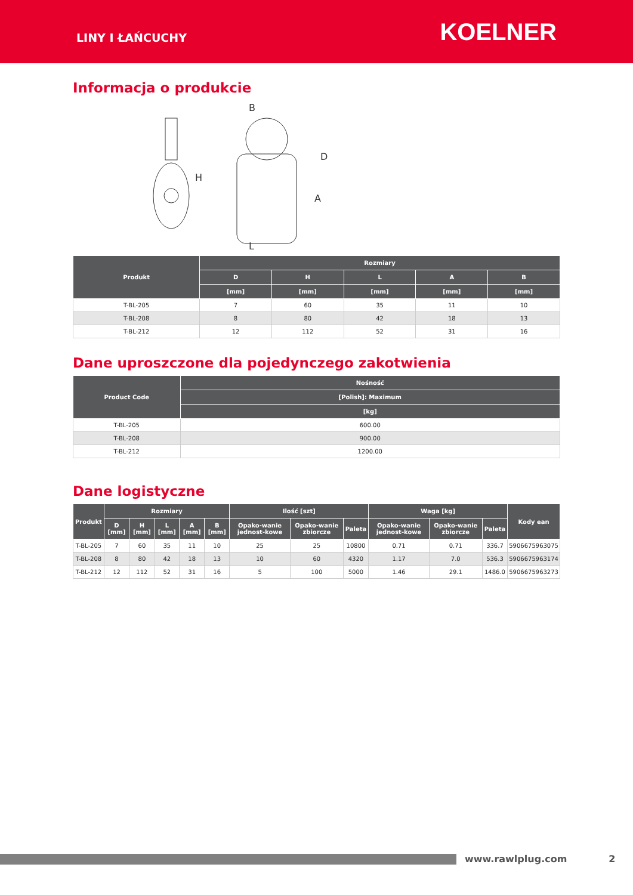LINY I ŁAŃCUCHY
KOELNER
Informacja o produkcie
B
D
L
H
A
| Produkt | Rozmiary | | | | |
| --- | --- | --- | --- | --- | --- |
| | D | H | L | A | B |
| | [mm] | [mm] | [mm] | [mm] | [mm] |
| T-BL-205 | 7 | 60 | 35 | 11 | 10 |
| T-BL-208 | 8 | 80 | 42 | 18 | 13 |
| T-BL-212 | 12 | 112 | 52 | 31 | 16 |
Dane uproszczone dla pojedynczego zakotwienia
| Product Code | Nośność |
| --- | --- |
| | [Polish]: Maximum |
| | [kg] |
| T-BL-205 | 600.00 |
| T-BL-208 | 900.00 |
| T-BL-212 | 1200.00 |
Dane logistyczne
| Produkt | Rozmiary | | | | | Ilość [szt] | | | Waga [kg] | | | Kody ean |
| --- | --- | --- | --- | --- | --- | --- | --- | --- | --- | --- | --- | --- |
| | D [mm] | H [mm] | L [mm] | A [mm] | B [mm] | Opako-wanie jednost-kowe | Opako-wanie zbiorcze | Paleta | Opako-wanie jednost-kowe | Opako-wanie zbiorcze | Paleta | |
| T-BL-205 | 7 | 60 | 35 | 11 | 10 | 25 | 25 | 10800 | 0.71 | 0.71 | 336.7 | 5906675963075 |
| T-BL-208 | 8 | 80 | 42 | 18 | 13 | 10 | 60 | 4320 | 1.17 | 7.0 | 536.3 | 5906675963174 |
| T-BL-212 | 12 | 112 | 52 | 31 | 16 | 5 | 100 | 5000 | 1.46 | 29.1 | 1486.0 | 5906675963273 |
www.rawlplug.com 2